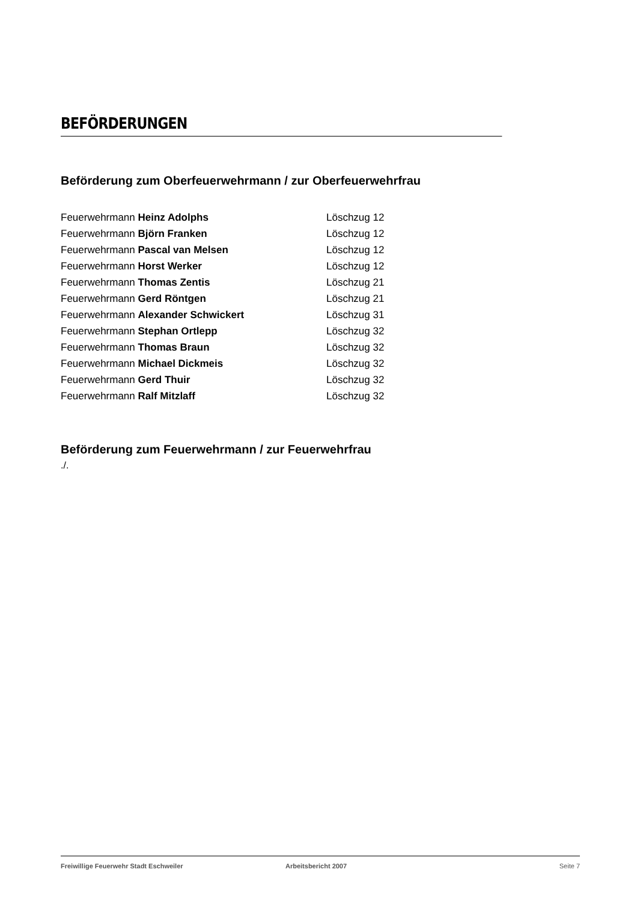BEFÖRDERUNGEN
Beförderung zum Oberfeuerwehrmann / zur Oberfeuerwehrfrau
| Feuerwehrmann Heinz Adolphs | Löschzug 12 |
| Feuerwehrmann Björn Franken | Löschzug 12 |
| Feuerwehrmann Pascal van Melsen | Löschzug 12 |
| Feuerwehrmann Horst Werker | Löschzug 12 |
| Feuerwehrmann Thomas Zentis | Löschzug 21 |
| Feuerwehrmann Gerd Röntgen | Löschzug 21 |
| Feuerwehrmann Alexander Schwickert | Löschzug 31 |
| Feuerwehrmann Stephan Ortlepp | Löschzug 32 |
| Feuerwehrmann Thomas Braun | Löschzug 32 |
| Feuerwehrmann Michael Dickmeis | Löschzug 32 |
| Feuerwehrmann Gerd Thuir | Löschzug 32 |
| Feuerwehrmann Ralf Mitzlaff | Löschzug 32 |
Beförderung zum Feuerwehrmann / zur Feuerwehrfrau
./.
Freiwillige Feuerwehr Stadt Eschweiler Arbeitsbericht 2007 Seite 7